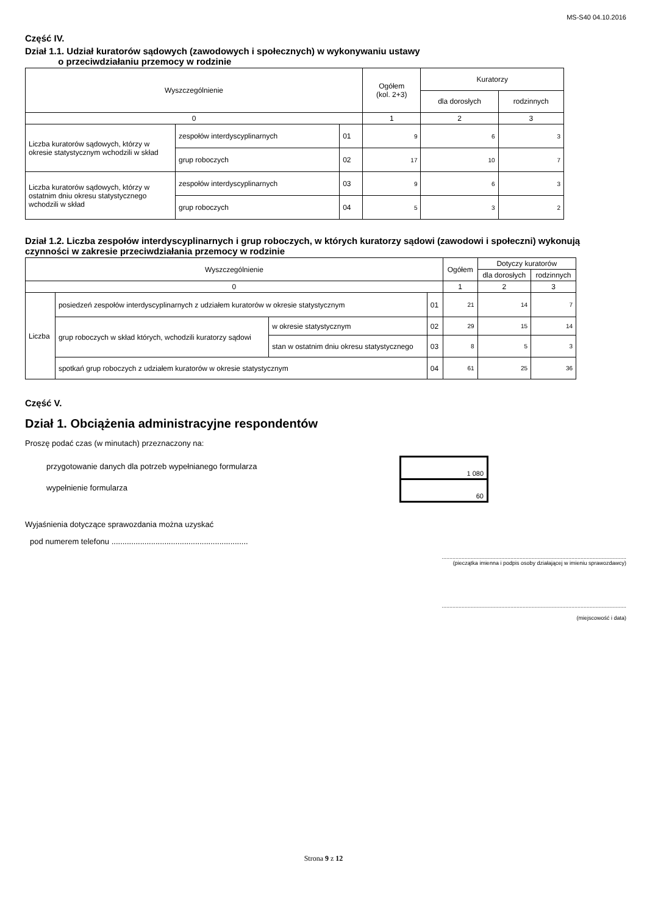MS-S40 04.10.2016
Część IV.
Dział 1.1. Udział kuratorów sądowych (zawodowych i społecznych) w wykonywaniu ustawy
o przeciwdziałaniu przemocy w rodzinie
| Wyszczególnienie | | | Ogółem (kol. 2+3) | Kuratorzy | |
| --- | --- | --- | --- | --- | --- |
| | | | | dla dorosłych | rodzinnych |
| 0 | | | 1 | 2 | 3 |
| Liczba kuratorów sądowych, którzy w okresie statystycznym wchodzili w skład | zespołów interdyscyplinarnych | 01 | 9 | 6 | 3 |
| | grup roboczych | 02 | 17 | 10 | 7 |
| Liczba kuratorów sądowych, którzy w ostatnim dniu okresu statystycznego wchodzili w skład | zespołów interdyscyplinarnych | 03 | 9 | 6 | 3 |
| | grup roboczych | 04 | 5 | 3 | 2 |
Dział 1.2. Liczba zespołów interdyscyplinarnych i grup roboczych, w których kuratorzy sądowi (zawodowi i społeczni) wykonują czynności w zakresie przeciwdziałania przemocy w rodzinie
| Wyszczególnienie | | | | Ogółem | Dotyczy kuratorów | |
| --- | --- | --- | --- | --- | --- | --- |
| | | | | | dla dorosłych | rodzinnych |
| 0 | | | | 1 | 2 | 3 |
| Liczba | posiedzeń zespołów interdyscyplinarnych z udziałem kuratorów w okresie statystycznym | | 01 | 21 | 14 | 7 |
| | grup roboczych w skład których, wchodzili kuratorzy sądowi | w okresie statystycznym | 02 | 29 | 15 | 14 |
| | | stan w ostatnim dniu okresu statystycznego | 03 | 8 | 5 | 3 |
| | spotkań grup roboczych z udziałem kuratorów w okresie statystycznym | | 04 | 61 | 25 | 36 |
Część V.
Dział 1. Obciążenia administracyjne respondentów
Proszę podać czas (w minutach) przeznaczony na:
przygotowanie danych dla potrzeb wypełnianego formularza
wypełnienie formularza
| 1 080 |
| 60 |
Wyjaśnienia dotyczące sprawozdania można uzyskać
pod numerem telefonu ..............................................................
.........................................................................................................................
(pieczątka imienna i podpis osoby działającej w imieniu sprawozdawcy)
.........................................................................................................................
(miejscowość i data)
Strona 9 z 12